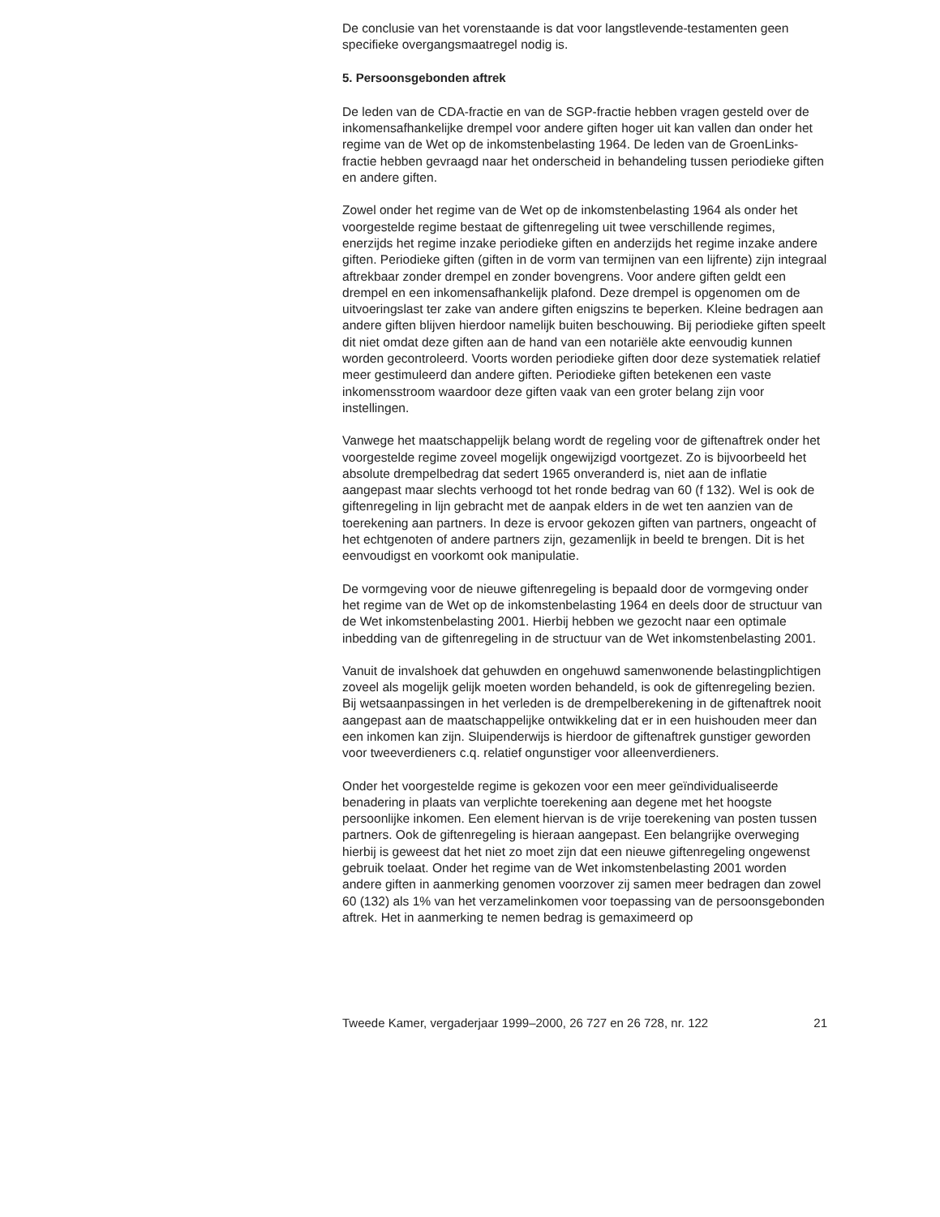De conclusie van het vorenstaande is dat voor langstlevende-testamenten geen specifieke overgangsmaatregel nodig is.
5. Persoonsgebonden aftrek
De leden van de CDA-fractie en van de SGP-fractie hebben vragen gesteld over de inkomensafhankelijke drempel voor andere giften hoger uit kan vallen dan onder het regime van de Wet op de inkomstenbelasting 1964. De leden van de GroenLinks-fractie hebben gevraagd naar het onderscheid in behandeling tussen periodieke giften en andere giften.
Zowel onder het regime van de Wet op de inkomstenbelasting 1964 als onder het voorgestelde regime bestaat de giftenregeling uit twee verschillende regimes, enerzijds het regime inzake periodieke giften en anderzijds het regime inzake andere giften. Periodieke giften (giften in de vorm van termijnen van een lijfrente) zijn integraal aftrekbaar zonder drempel en zonder bovengrens. Voor andere giften geldt een drempel en een inkomensafhankelijk plafond. Deze drempel is opgenomen om de uitvoeringslast ter zake van andere giften enigszins te beperken. Kleine bedragen aan andere giften blijven hierdoor namelijk buiten beschouwing. Bij periodieke giften speelt dit niet omdat deze giften aan de hand van een notariële akte eenvoudig kunnen worden gecontroleerd. Voorts worden periodieke giften door deze systematiek relatief meer gestimuleerd dan andere giften. Periodieke giften betekenen een vaste inkomensstroom waardoor deze giften vaak van een groter belang zijn voor instellingen.
Vanwege het maatschappelijk belang wordt de regeling voor de giftenaftrek onder het voorgestelde regime zoveel mogelijk ongewijzigd voortgezet. Zo is bijvoorbeeld het absolute drempelbedrag dat sedert 1965 onveranderd is, niet aan de inflatie aangepast maar slechts verhoogd tot het ronde bedrag van 60 (f 132). Wel is ook de giftenregeling in lijn gebracht met de aanpak elders in de wet ten aanzien van de toerekening aan partners. In deze is ervoor gekozen giften van partners, ongeacht of het echtgenoten of andere partners zijn, gezamenlijk in beeld te brengen. Dit is het eenvoudigst en voorkomt ook manipulatie.
De vormgeving voor de nieuwe giftenregeling is bepaald door de vormgeving onder het regime van de Wet op de inkomstenbelasting 1964 en deels door de structuur van de Wet inkomstenbelasting 2001. Hierbij hebben we gezocht naar een optimale inbedding van de giftenregeling in de structuur van de Wet inkomstenbelasting 2001.
Vanuit de invalshoek dat gehuwden en ongehuwd samenwonende belastingplichtigen zoveel als mogelijk gelijk moeten worden behandeld, is ook de giftenregeling bezien. Bij wetsaanpassingen in het verleden is de drempelberekening in de giftenaftrek nooit aangepast aan de maatschappelijke ontwikkeling dat er in een huishouden meer dan een inkomen kan zijn. Sluipenderwijs is hierdoor de giftenaftrek gunstiger geworden voor tweeverdieners c.q. relatief ongunstiger voor alleenverdieners.
Onder het voorgestelde regime is gekozen voor een meer geïndividualiseerde benadering in plaats van verplichte toerekening aan degene met het hoogste persoonlijke inkomen. Een element hiervan is de vrije toerekening van posten tussen partners. Ook de giftenregeling is hieraan aangepast. Een belangrijke overweging hierbij is geweest dat het niet zo moet zijn dat een nieuwe giftenregeling ongewenst gebruik toelaat. Onder het regime van de Wet inkomstenbelasting 2001 worden andere giften in aanmerking genomen voorzover zij samen meer bedragen dan zowel 60 (132) als 1% van het verzamelinkomen voor toepassing van de persoonsgebonden aftrek. Het in aanmerking te nemen bedrag is gemaximeerd op
Tweede Kamer, vergaderjaar 1999–2000, 26 727 en 26 728, nr. 122 21